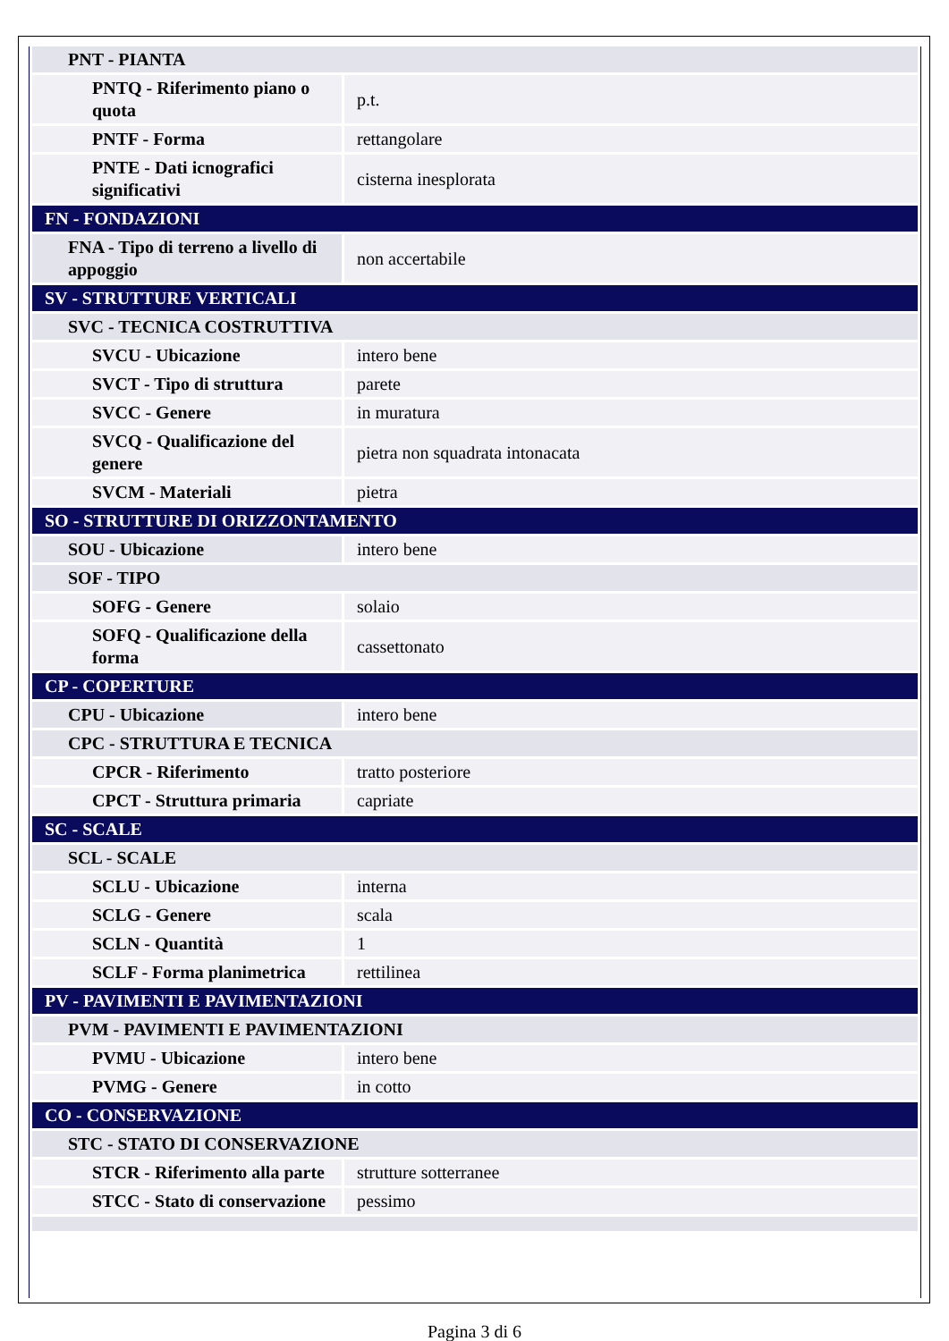| PNT - PIANTA | |
| PNTQ - Riferimento piano o quota | p.t. |
| PNTF - Forma | rettangolare |
| PNTE - Dati icnografici significativi | cisterna inesplorata |
| FN - FONDAZIONI | |
| FNA - Tipo di terreno a livello di appoggio | non accertabile |
| SV - STRUTTURE VERTICALI | |
| SVC - TECNICA COSTRUTTIVA | |
| SVCU - Ubicazione | intero bene |
| SVCT - Tipo di struttura | parete |
| SVCC - Genere | in muratura |
| SVCQ - Qualificazione del genere | pietra non squadrata intonacata |
| SVCM - Materiali | pietra |
| SO - STRUTTURE DI ORIZZONTAMENTO | |
| SOU - Ubicazione | intero bene |
| SOF - TIPO | |
| SOFG - Genere | solaio |
| SOFQ - Qualificazione della forma | cassettonato |
| CP - COPERTURE | |
| CPU - Ubicazione | intero bene |
| CPC - STRUTTURA E TECNICA | |
| CPCR - Riferimento | tratto posteriore |
| CPCT - Struttura primaria | capriate |
| SC - SCALE | |
| SCL - SCALE | |
| SCLU - Ubicazione | interna |
| SCLG - Genere | scala |
| SCLN - Quantità | 1 |
| SCLF - Forma planimetrica | rettilinea |
| PV - PAVIMENTI E PAVIMENTAZIONI | |
| PVM - PAVIMENTI E PAVIMENTAZIONI | |
| PVMU - Ubicazione | intero bene |
| PVMG - Genere | in cotto |
| CO - CONSERVAZIONE | |
| STC - STATO DI CONSERVAZIONE | |
| STCR - Riferimento alla parte | strutture sotterranee |
| STCC - Stato di conservazione | pessimo |
Pagina 3 di 6